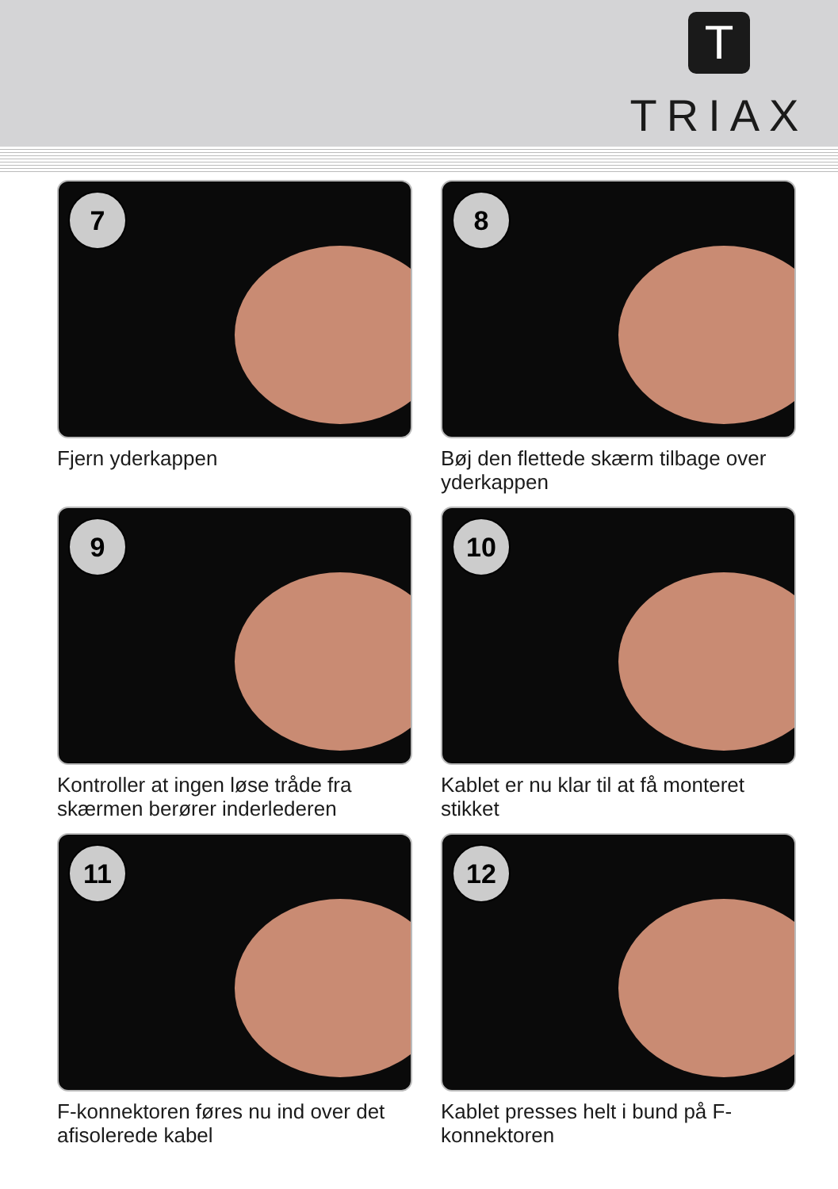T
TRIAX
7
Fjern yderkappen
8
Bøj den flettede skærm tilbage over yderkappen
9
Kontroller at ingen løse tråde fra skærmen berører inderlederen
10
Kablet er nu klar til at få monteret stikket
11
F-konnektoren føres nu ind over det afisolerede kabel
12
Kablet presses helt i bund på F-konnektoren